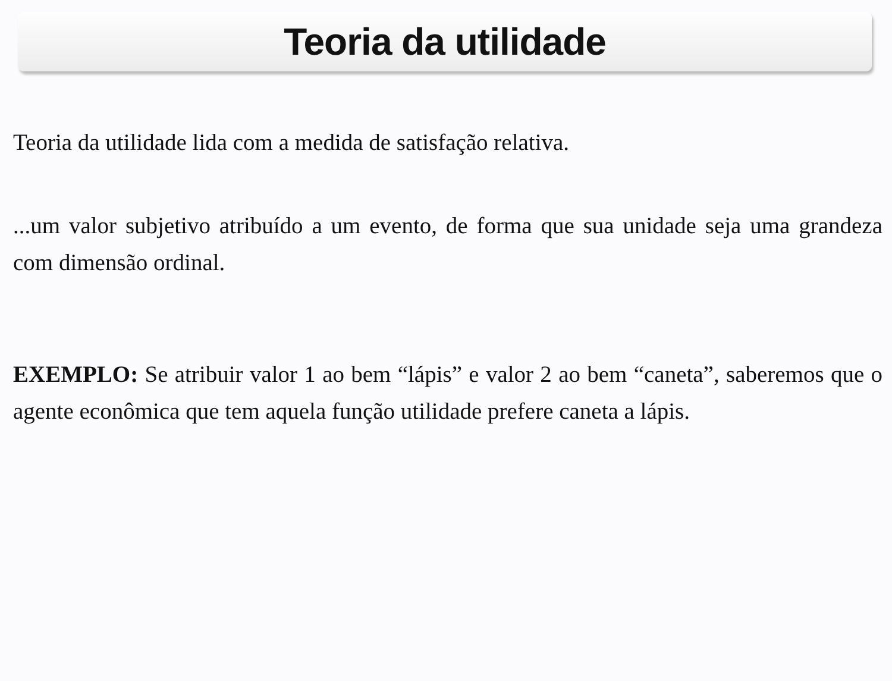Teoria da utilidade
Teoria da utilidade lida com a medida de satisfação relativa.
...um valor subjetivo atribuído a um evento, de forma que sua unidade seja uma grandeza com dimensão ordinal.
EXEMPLO: Se atribuir valor 1 ao bem “lápis” e valor 2 ao bem “caneta”, saberemos que o agente econômica que tem aquela função utilidade prefere caneta a lápis.